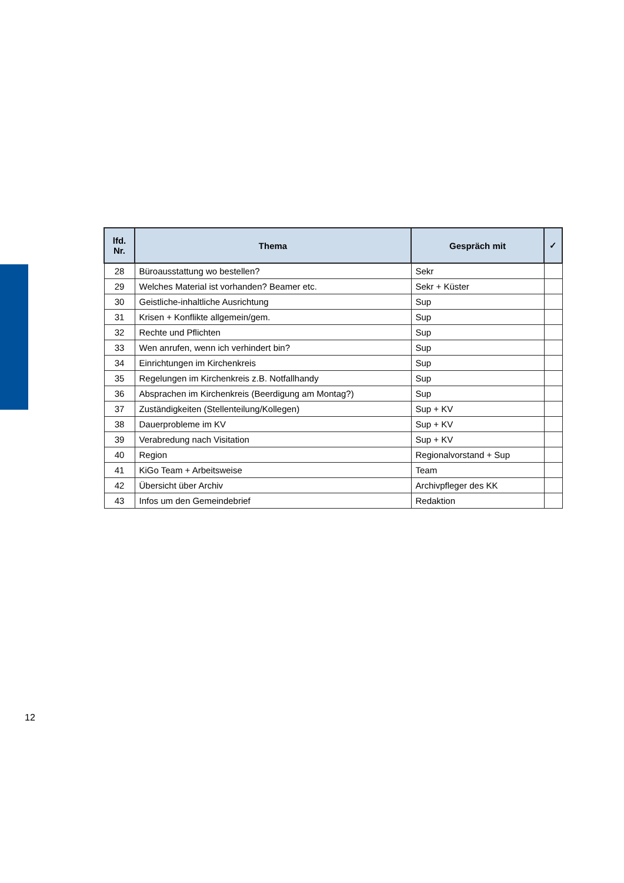| lfd. Nr. | Thema | Gespräch mit | ✓ |
| --- | --- | --- | --- |
| 28 | Büroausstattung wo bestellen? | Sekr | |
| 29 | Welches Material ist vorhanden? Beamer etc. | Sekr + Küster | |
| 30 | Geistliche-inhaltliche Ausrichtung | Sup | |
| 31 | Krisen + Konflikte allgemein/gem. | Sup | |
| 32 | Rechte und Pflichten | Sup | |
| 33 | Wen anrufen, wenn ich verhindert bin? | Sup | |
| 34 | Einrichtungen im Kirchenkreis | Sup | |
| 35 | Regelungen im Kirchenkreis z.B. Notfallhandy | Sup | |
| 36 | Absprachen im Kirchenkreis (Beerdigung am Montag?) | Sup | |
| 37 | Zuständigkeiten (Stellenteilung/Kollegen) | Sup + KV | |
| 38 | Dauerprobleme im KV | Sup + KV | |
| 39 | Verabredung nach Visitation | Sup + KV | |
| 40 | Region | Regionalvorstand + Sup | |
| 41 | KiGo Team + Arbeitsweise | Team | |
| 42 | Übersicht über Archiv | Archivpfleger des KK | |
| 43 | Infos um den Gemeindebrief | Redaktion | |
12